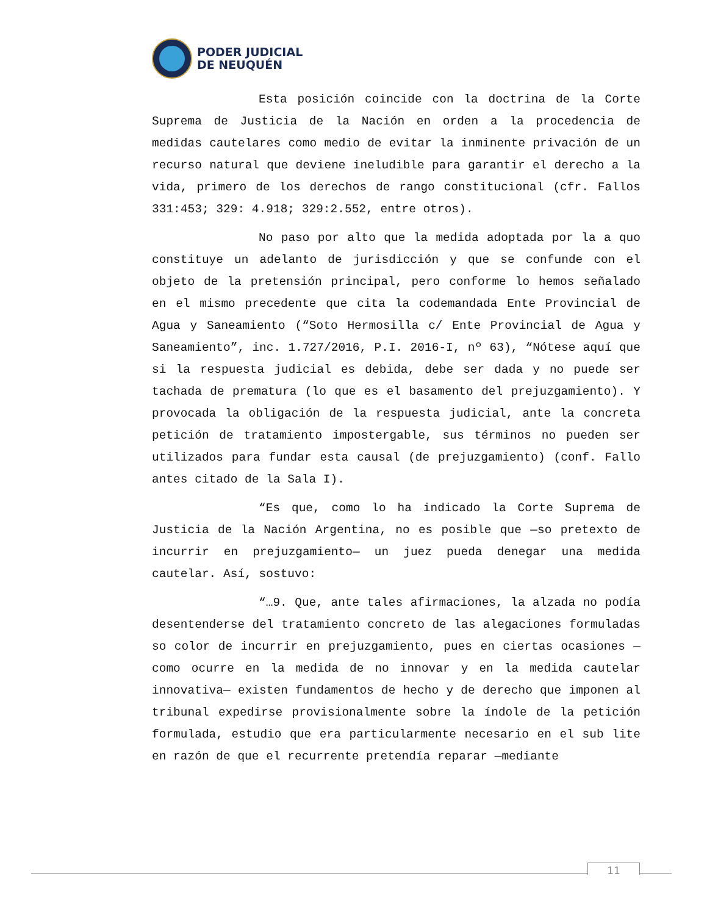PODER JUDICIAL
DE NEUQUÉN
Esta posición coincide con la doctrina de la Corte Suprema de Justicia de la Nación en orden a la procedencia de medidas cautelares como medio de evitar la inminente privación de un recurso natural que deviene ineludible para garantir el derecho a la vida, primero de los derechos de rango constitucional (cfr. Fallos 331:453; 329: 4.918; 329:2.552, entre otros).
No paso por alto que la medida adoptada por la a quo constituye un adelanto de jurisdicción y que se confunde con el objeto de la pretensión principal, pero conforme lo hemos señalado en el mismo precedente que cita la codemandada Ente Provincial de Agua y Saneamiento (“Soto Hermosilla c/ Ente Provincial de Agua y Saneamiento”, inc. 1.727/2016, P.I. 2016-I, nº 63), “Nótese aquí que si la respuesta judicial es debida, debe ser dada y no puede ser tachada de prematura (lo que es el basamento del prejuzgamiento). Y provocada la obligación de la respuesta judicial, ante la concreta petición de tratamiento impostergable, sus términos no pueden ser utilizados para fundar esta causal (de prejuzgamiento) (conf. Fallo antes citado de la Sala I).
“Es que, como lo ha indicado la Corte Suprema de Justicia de la Nación Argentina, no es posible que —so pretexto de incurrir en prejuzgamiento— un juez pueda denegar una medida cautelar. Así, sostuvo:
“…9. Que, ante tales afirmaciones, la alzada no podía desentenderse del tratamiento concreto de las alegaciones formuladas so color de incurrir en prejuzgamiento, pues en ciertas ocasiones —como ocurre en la medida de no innovar y en la medida cautelar innovativa— existen fundamentos de hecho y de derecho que imponen al tribunal expedirse provisionalmente sobre la índole de la petición formulada, estudio que era particularmente necesario en el sub lite en razón de que el recurrente pretendía reparar —mediante
11